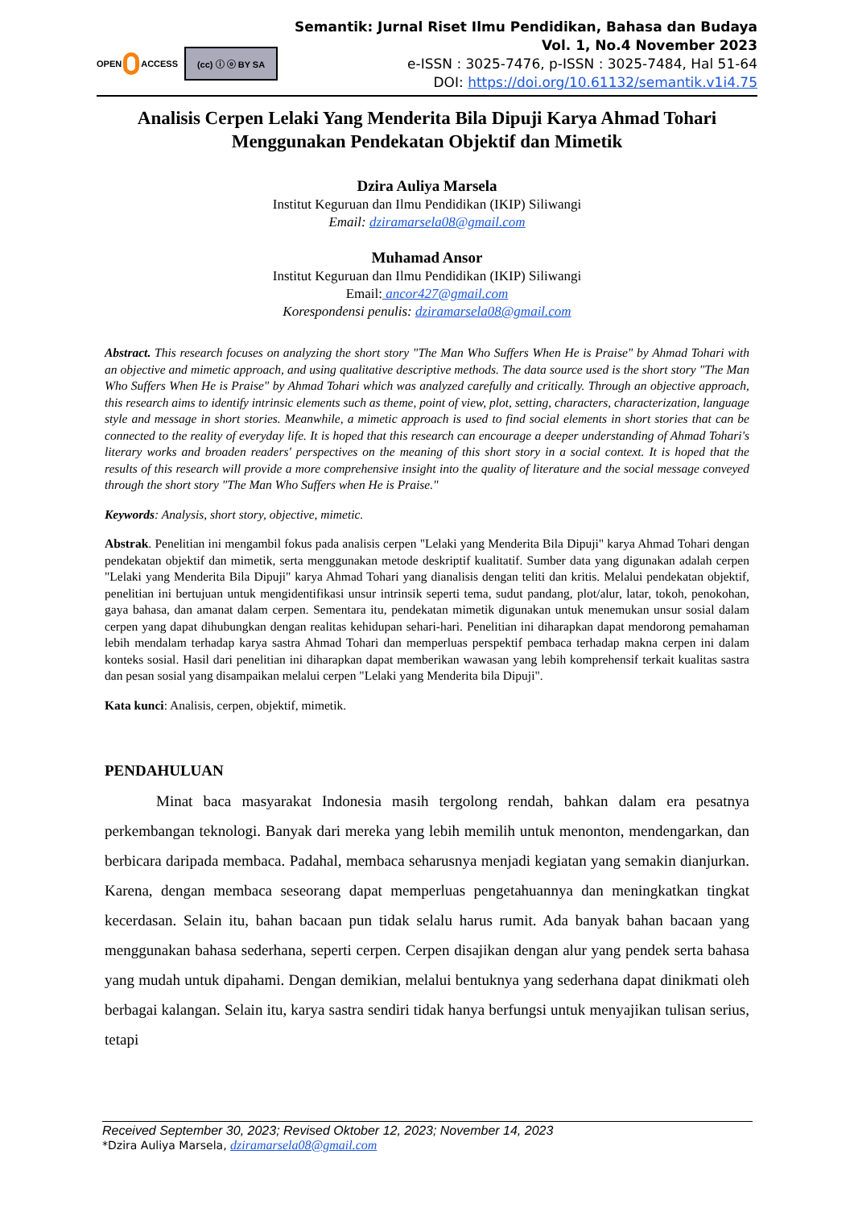OPEN ACCESS
(cc) ⓘ ⓞ BY SA
Semantik: Jurnal Riset Ilmu Pendidikan, Bahasa dan Budaya
Vol. 1, No.4 November 2023
e-ISSN : 3025-7476, p-ISSN : 3025-7484, Hal 51-64
DOI: https://doi.org/10.61132/semantik.v1i4.75
Analisis Cerpen Lelaki Yang Menderita Bila Dipuji Karya Ahmad Tohari Menggunakan Pendekatan Objektif dan Mimetik
Dzira Auliya Marsela
Institut Keguruan dan Ilmu Pendidikan (IKIP) Siliwangi
Email: dziramarsela08@gmail.com
Muhamad Ansor
Institut Keguruan dan Ilmu Pendidikan (IKIP) Siliwangi
Email: ancor427@gmail.com
Korespondensi penulis: dziramarsela08@gmail.com
Abstract. This research focuses on analyzing the short story "The Man Who Suffers When He is Praise" by Ahmad Tohari with an objective and mimetic approach, and using qualitative descriptive methods. The data source used is the short story "The Man Who Suffers When He is Praise" by Ahmad Tohari which was analyzed carefully and critically. Through an objective approach, this research aims to identify intrinsic elements such as theme, point of view, plot, setting, characters, characterization, language style and message in short stories. Meanwhile, a mimetic approach is used to find social elements in short stories that can be connected to the reality of everyday life. It is hoped that this research can encourage a deeper understanding of Ahmad Tohari's literary works and broaden readers' perspectives on the meaning of this short story in a social context. It is hoped that the results of this research will provide a more comprehensive insight into the quality of literature and the social message conveyed through the short story "The Man Who Suffers when He is Praise."
Keywords: Analysis, short story, objective, mimetic.
Abstrak. Penelitian ini mengambil fokus pada analisis cerpen "Lelaki yang Menderita Bila Dipuji" karya Ahmad Tohari dengan pendekatan objektif dan mimetik, serta menggunakan metode deskriptif kualitatif. Sumber data yang digunakan adalah cerpen "Lelaki yang Menderita Bila Dipuji" karya Ahmad Tohari yang dianalisis dengan teliti dan kritis. Melalui pendekatan objektif, penelitian ini bertujuan untuk mengidentifikasi unsur intrinsik seperti tema, sudut pandang, plot/alur, latar, tokoh, penokohan, gaya bahasa, dan amanat dalam cerpen. Sementara itu, pendekatan mimetik digunakan untuk menemukan unsur sosial dalam cerpen yang dapat dihubungkan dengan realitas kehidupan sehari-hari. Penelitian ini diharapkan dapat mendorong pemahaman lebih mendalam terhadap karya sastra Ahmad Tohari dan memperluas perspektif pembaca terhadap makna cerpen ini dalam konteks sosial. Hasil dari penelitian ini diharapkan dapat memberikan wawasan yang lebih komprehensif terkait kualitas sastra dan pesan sosial yang disampaikan melalui cerpen "Lelaki yang Menderita bila Dipuji".
Kata kunci: Analisis, cerpen, objektif, mimetik.
PENDAHULUAN
Minat baca masyarakat Indonesia masih tergolong rendah, bahkan dalam era pesatnya perkembangan teknologi. Banyak dari mereka yang lebih memilih untuk menonton, mendengarkan, dan berbicara daripada membaca. Padahal, membaca seharusnya menjadi kegiatan yang semakin dianjurkan. Karena, dengan membaca seseorang dapat memperluas pengetahuannya dan meningkatkan tingkat kecerdasan. Selain itu, bahan bacaan pun tidak selalu harus rumit. Ada banyak bahan bacaan yang menggunakan bahasa sederhana, seperti cerpen. Cerpen disajikan dengan alur yang pendek serta bahasa yang mudah untuk dipahami. Dengan demikian, melalui bentuknya yang sederhana dapat dinikmati oleh berbagai kalangan. Selain itu, karya sastra sendiri tidak hanya berfungsi untuk menyajikan tulisan serius, tetapi
Received September 30, 2023; Revised Oktober 12, 2023; November 14, 2023
*Dzira Auliya Marsela, dziramarsela08@gmail.com